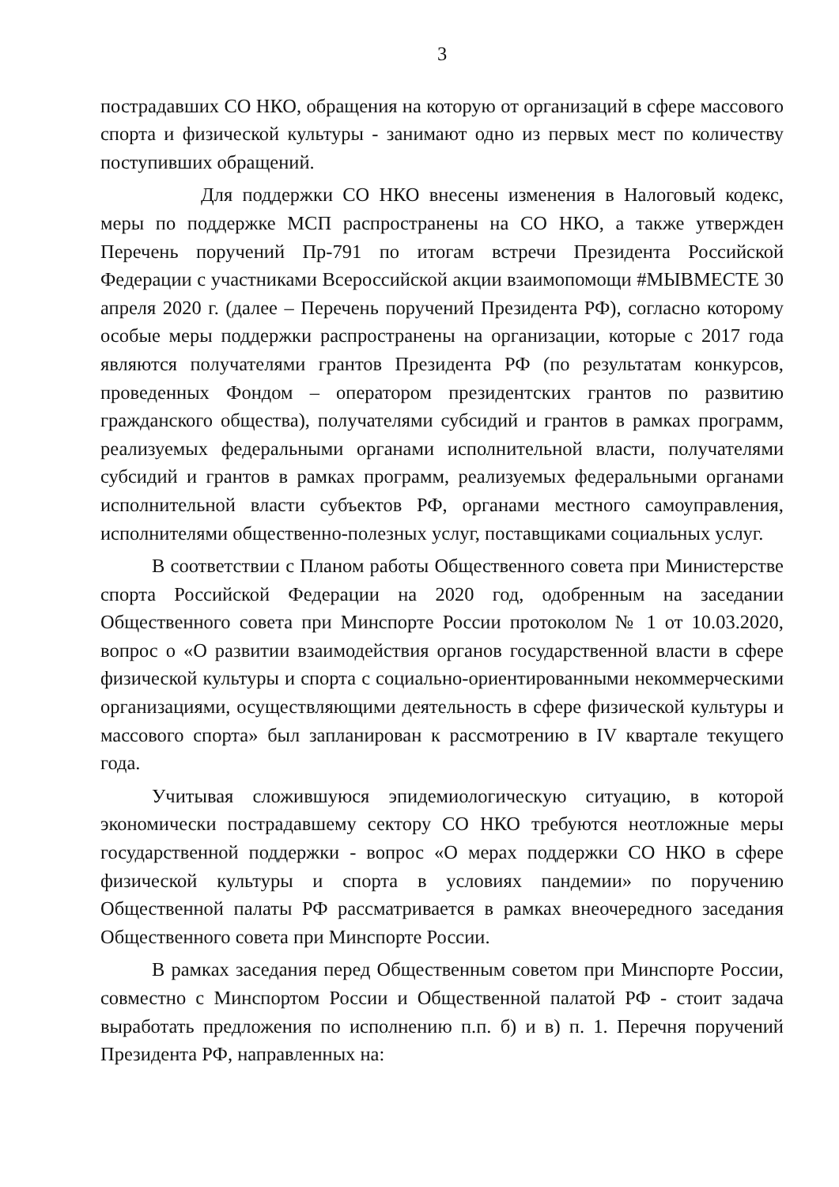3
пострадавших СО НКО, обращения на которую от организаций в сфере массового спорта и физической культуры - занимают одно из первых мест по количеству поступивших обращений.
Для поддержки СО НКО внесены изменения в Налоговый кодекс, меры по поддержке МСП распространены на СО НКО, а также утвержден Перечень поручений Пр-791 по итогам встречи Президента Российской Федерации с участниками Всероссийской акции взаимопомощи #МЫВМЕСТЕ 30 апреля 2020 г. (далее – Перечень поручений Президента РФ), согласно которому особые меры поддержки распространены на организации, которые с 2017 года являются получателями грантов Президента РФ (по результатам конкурсов, проведенных Фондом – оператором президентских грантов по развитию гражданского общества), получателями субсидий и грантов в рамках программ, реализуемых федеральными органами исполнительной власти, получателями субсидий и грантов в рамках программ, реализуемых федеральными органами исполнительной власти субъектов РФ, органами местного самоуправления, исполнителями общественно-полезных услуг, поставщиками социальных услуг.
В соответствии с Планом работы Общественного совета при Министерстве спорта Российской Федерации на 2020 год, одобренным на заседании Общественного совета при Минспорте России протоколом № 1 от 10.03.2020, вопрос о «О развитии взаимодействия органов государственной власти в сфере физической культуры и спорта с социально-ориентированными некоммерческими организациями, осуществляющими деятельность в сфере физической культуры и массового спорта» был запланирован к рассмотрению в IV квартале текущего года.
Учитывая сложившуюся эпидемиологическую ситуацию, в которой экономически пострадавшему сектору СО НКО требуются неотложные меры государственной поддержки - вопрос «О мерах поддержки СО НКО в сфере физической культуры и спорта в условиях пандемии» по поручению Общественной палаты РФ рассматривается в рамках внеочередного заседания Общественного совета при Минспорте России.
В рамках заседания перед Общественным советом при Минспорте России, совместно с Минспортом России и Общественной палатой РФ - стоит задача выработать предложения по исполнению п.п. б) и в) п. 1. Перечня поручений Президента РФ, направленных на: